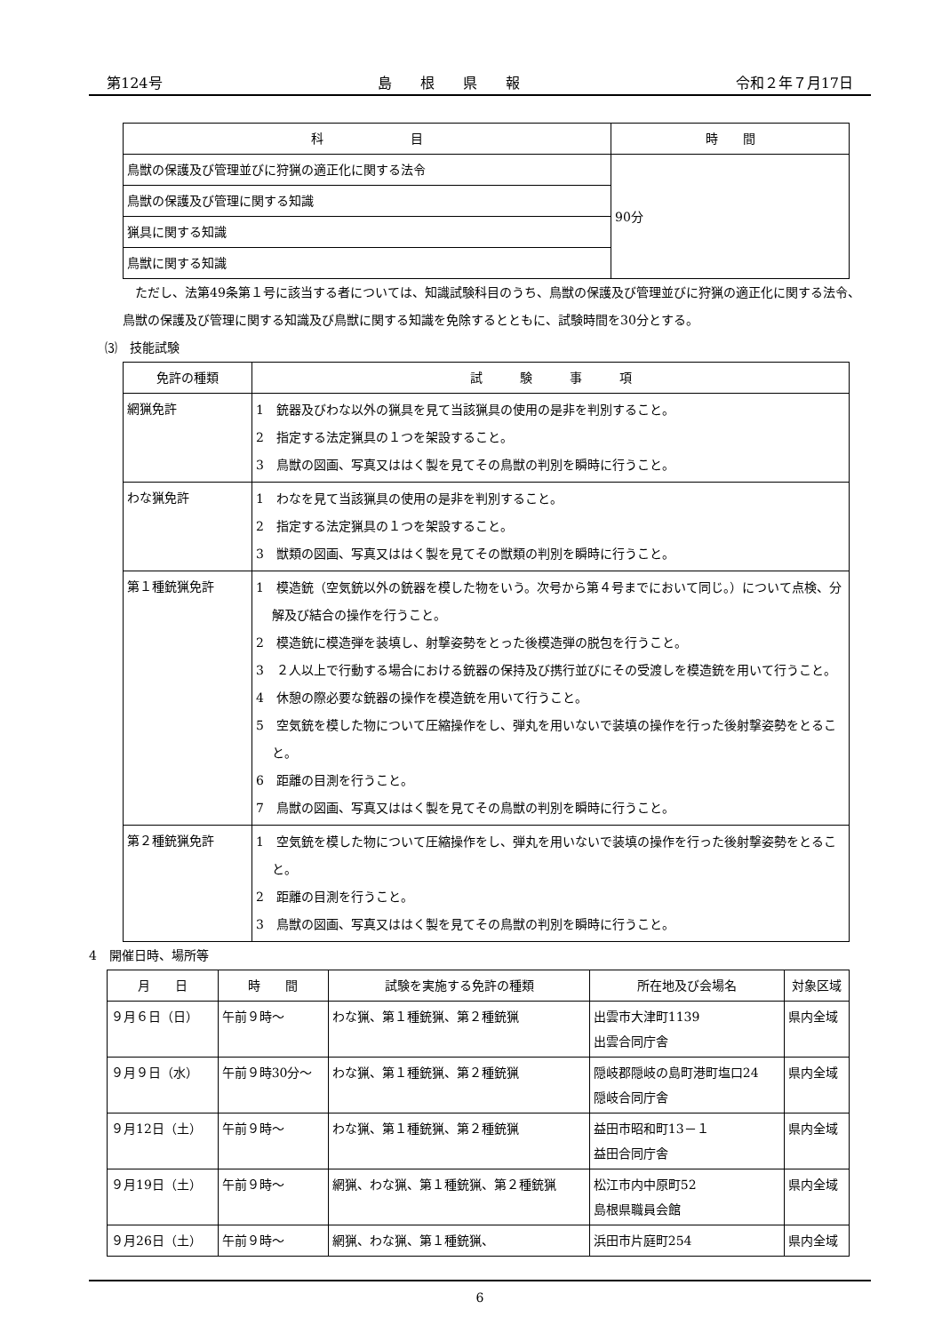第124号 島　　根　　県　　報 令和２年７月17日
| 科 目 | 時 間 |
| --- | --- |
| 鳥獣の保護及び管理並びに狩猟の適正化に関する法令 | 90分 |
| 鳥獣の保護及び管理に関する知識 | |
| 猟具に関する知識 | |
| 鳥獣に関する知識 | |
ただし、法第49条第１号に該当する者については、知識試験科目のうち、鳥獣の保護及び管理並びに狩猟の適正化に関する法令、鳥獣の保護及び管理に関する知識及び鳥獣に関する知識を免除するとともに、試験時間を30分とする。
⑶　技能試験
| 免許の種類 | 試 験 事 項 |
| --- | --- |
| 網猟免許 | 1 銃器及びわな以外の猟具を見て当該猟具の使用の是非を判別すること。 2 指定する法定猟具の１つを架設すること。 3 鳥獣の図画、写真又ははく製を見てその鳥獣の判別を瞬時に行うこと。 |
| わな猟免許 | 1 わなを見て当該猟具の使用の是非を判別すること。 2 指定する法定猟具の１つを架設すること。 3 獣類の図画、写真又ははく製を見てその獣類の判別を瞬時に行うこと。 |
| 第１種銃猟免許 | 1 模造銃（空気銃以外の銃器を模した物をいう。次号から第４号までにおいて同じ。）について点検、分解及び結合の操作を行うこと。 2 模造銃に模造弾を装填し、射撃姿勢をとった後模造弾の脱包を行うこと。 3 ２人以上で行動する場合における銃器の保持及び携行並びにその受渡しを模造銃を用いて行うこと。 4 休憩の際必要な銃器の操作を模造銃を用いて行うこと。 5 空気銃を模した物について圧縮操作をし、弾丸を用いないで装填の操作を行った後射撃姿勢をとること。 6 距離の目測を行うこと。 7 鳥獣の図画、写真又ははく製を見てその鳥獣の判別を瞬時に行うこと。 |
| 第２種銃猟免許 | 1 空気銃を模した物について圧縮操作をし、弾丸を用いないで装填の操作を行った後射撃姿勢をとること。 2 距離の目測を行うこと。 3 鳥獣の図画、写真又ははく製を見てその鳥獣の判別を瞬時に行うこと。 |
4　開催日時、場所等
| 月 日 | 時 間 | 試験を実施する免許の種類 | 所在地及び会場名 | 対象区域 |
| --- | --- | --- | --- | --- |
| ９月６日（日） | 午前９時～ | わな猟、第１種銃猟、第２種銃猟 | 出雲市大津町1139 出雲合同庁舎 | 県内全域 |
| ９月９日（水） | 午前９時30分～ | わな猟、第１種銃猟、第２種銃猟 | 隠岐郡隠岐の島町港町塩口24 隠岐合同庁舎 | 県内全域 |
| ９月12日（土） | 午前９時～ | わな猟、第１種銃猟、第２種銃猟 | 益田市昭和町13－１ 益田合同庁舎 | 県内全域 |
| ９月19日（土） | 午前９時～ | 網猟、わな猟、第１種銃猟、第２種銃猟 | 松江市内中原町52 島根県職員会館 | 県内全域 |
| ９月26日（土） | 午前９時～ | 網猟、わな猟、第１種銃猟、 | 浜田市片庭町254 | 県内全域 |
6